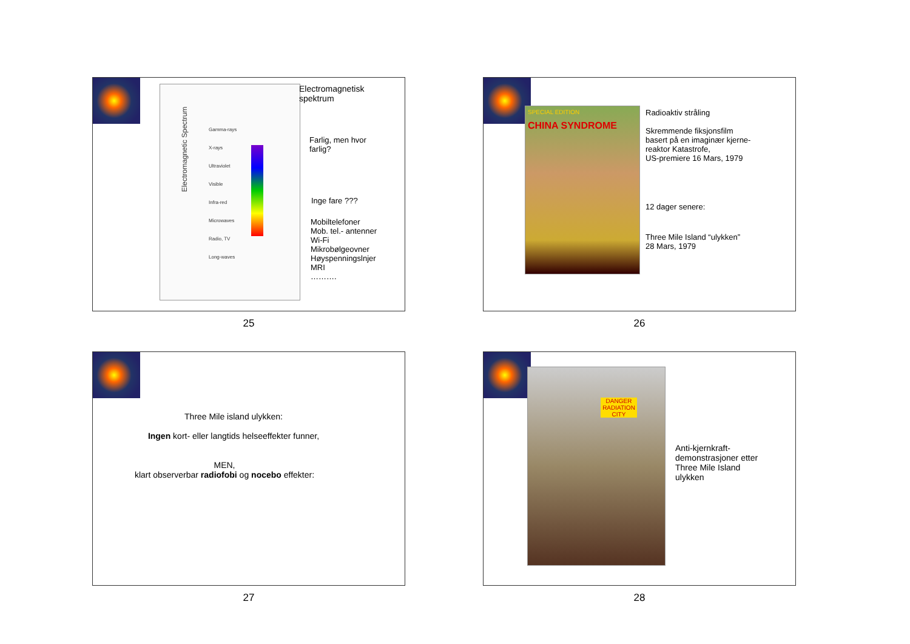Electromagnetic Spectrum
Gamma-rays
X-rays
Ultraviolet
Visible
Infra-red
Microwaves
Radio, TV
Long-waves
Electromagnetisk
spektrum
Farlig, men hvor
farlig?
Inge fare ???
Mobiltelefoner
Mob. tel.- antenner
Wi-Fi
Mikrobølgeovner
Høyspenningslnjer
MRI
……….
25
SPECIAL EDITION
CHINA SYNDROME
Radioaktiv stråling
Skremmende fiksjonsfilm
basert på en imaginær kjerne-
reaktor Katastrofe,
US-premiere 16 Mars, 1979
12 dager senere:
Three Mile Island “ulykken”
28 Mars, 1979
26
Three Mile island ulykken:
Ingen kort- eller langtids helseeffekter funner,
MEN,
klart observerbar radiofobi og nocebo effekter:
27
DANGER RADIATION CITY
Anti-kjernkraft-
demonstrasjoner etter
Three Mile Island
ulykken
28